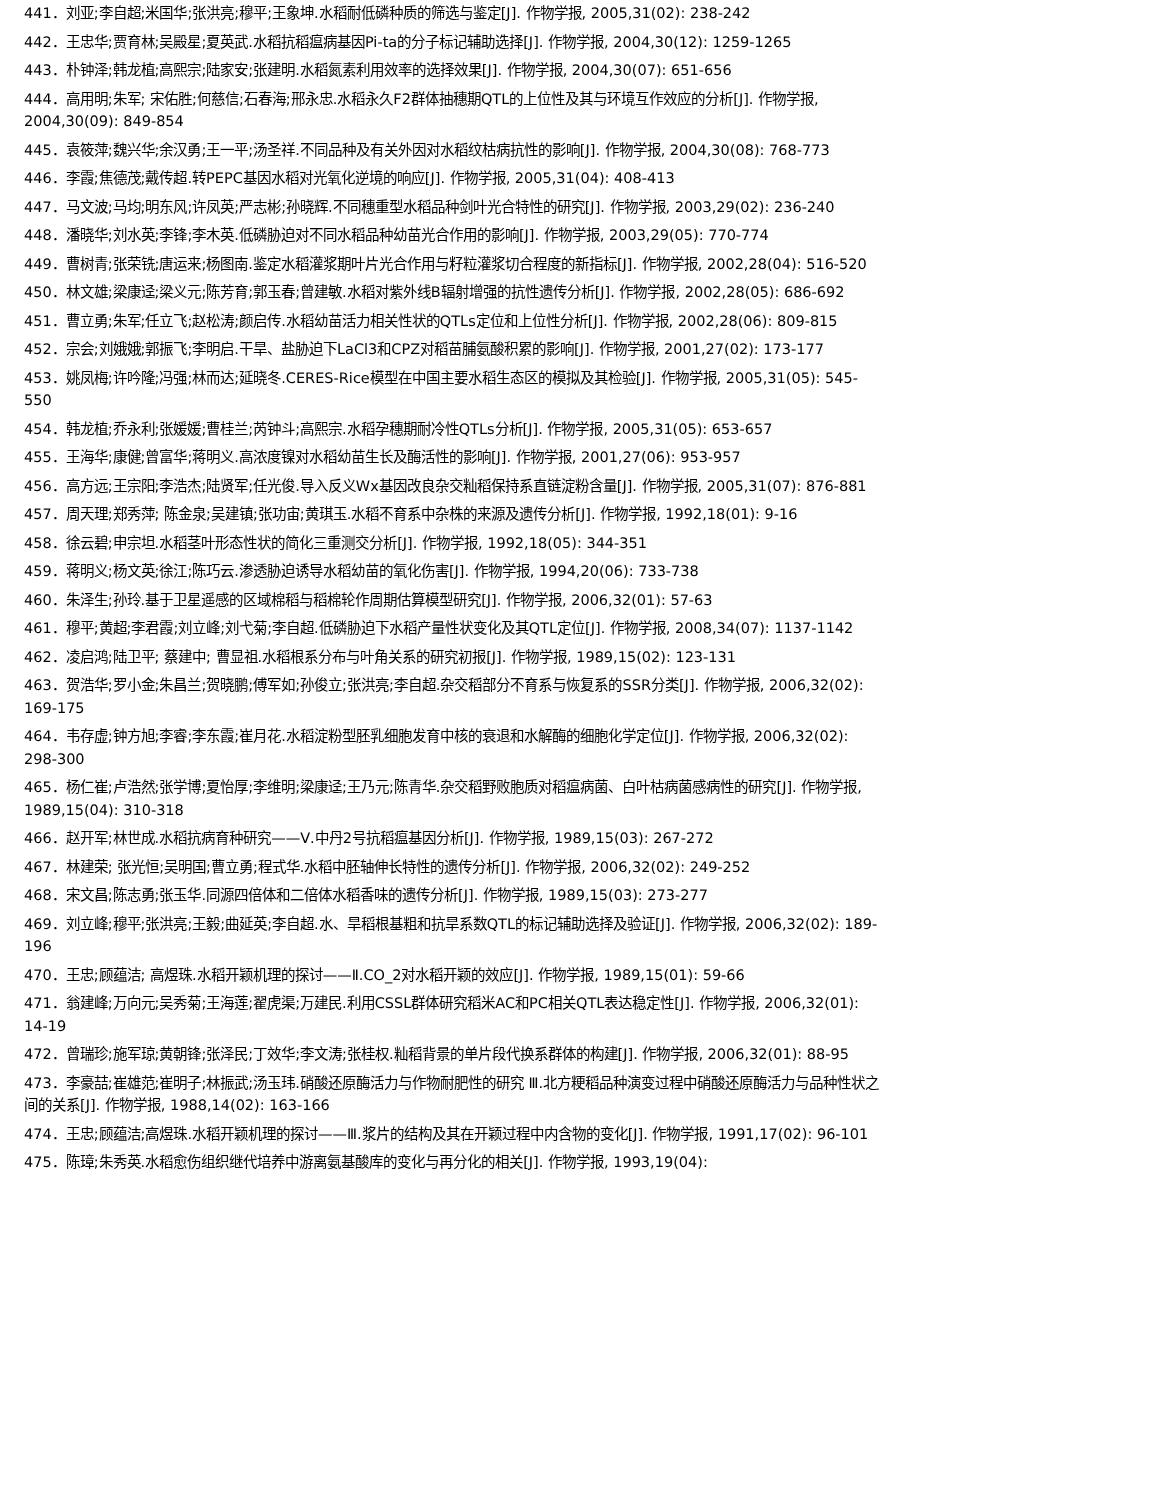441．刘亚;李自超;米国华;张洪亮;穆平;王象坤.水稻耐低磷种质的筛选与鉴定[J]. 作物学报, 2005,31(02): 238-242
442．王忠华;贾育林;吴殿星;夏英武.水稻抗稻瘟病基因Pi-ta的分子标记辅助选择[J]. 作物学报, 2004,30(12): 1259-1265
443．朴钟泽;韩龙植;高熙宗;陆家安;张建明.水稻氮素利用效率的选择效果[J]. 作物学报, 2004,30(07): 651-656
444．高用明;朱军; 宋佑胜;何慈信;石春海;邢永忠.水稻永久F2群体抽穗期QTL的上位性及其与环境互作效应的分析[J]. 作物学报, 2004,30(09): 849-854
445．袁筱萍;魏兴华;余汉勇;王一平;汤圣祥.不同品种及有关外因对水稻纹枯病抗性的影响[J]. 作物学报, 2004,30(08): 768-773
446．李霞;焦德茂;戴传超.转PEPC基因水稻对光氧化逆境的响应[J]. 作物学报, 2005,31(04): 408-413
447．马文波;马均;明东风;许凤英;严志彬;孙晓辉.不同穗重型水稻品种剑叶光合特性的研究[J]. 作物学报, 2003,29(02): 236-240
448．潘晓华;刘水英;李锋;李木英.低磷胁迫对不同水稻品种幼苗光合作用的影响[J]. 作物学报, 2003,29(05): 770-774
449．曹树青;张荣铣;唐运来;杨图南.鉴定水稻灌浆期叶片光合作用与籽粒灌浆切合程度的新指标[J]. 作物学报, 2002,28(04): 516-520
450．林文雄;梁康迳;梁义元;陈芳育;郭玉春;曾建敏.水稻对紫外线B辐射增强的抗性遗传分析[J]. 作物学报, 2002,28(05): 686-692
451．曹立勇;朱军;任立飞;赵松涛;颜启传.水稻幼苗活力相关性状的QTLs定位和上位性分析[J]. 作物学报, 2002,28(06): 809-815
452．宗会;刘娥娥;郭振飞;李明启.干旱、盐胁迫下LaCl3和CPZ对稻苗脯氨酸积累的影响[J]. 作物学报, 2001,27(02): 173-177
453．姚凤梅;许吟隆;冯强;林而达;延晓冬.CERES-Rice模型在中国主要水稻生态区的模拟及其检验[J]. 作物学报, 2005,31(05): 545-550
454．韩龙植;乔永利;张媛媛;曹桂兰;芮钟斗;高熙宗.水稻孕穗期耐冷性QTLs分析[J]. 作物学报, 2005,31(05): 653-657
455．王海华;康健;曾富华;蒋明义.高浓度镍对水稻幼苗生长及酶活性的影响[J]. 作物学报, 2001,27(06): 953-957
456．高方远;王宗阳;李浩杰;陆贤军;任光俊.导入反义Wx基因改良杂交籼稻保持系直链淀粉含量[J]. 作物学报, 2005,31(07): 876-881
457．周天理;郑秀萍; 陈金泉;吴建镇;张功宙;黄琪玉.水稻不育系中杂株的来源及遗传分析[J]. 作物学报, 1992,18(01): 9-16
458．徐云碧;申宗坦.水稻茎叶形态性状的简化三重测交分析[J]. 作物学报, 1992,18(05): 344-351
459．蒋明义;杨文英;徐江;陈巧云.渗透胁迫诱导水稻幼苗的氧化伤害[J]. 作物学报, 1994,20(06): 733-738
460．朱泽生;孙玲.基于卫星遥感的区域棉稻与稻棉轮作周期估算模型研究[J]. 作物学报, 2006,32(01): 57-63
461．穆平;黄超;李君霞;刘立峰;刘弋菊;李自超.低磷胁迫下水稻产量性状变化及其QTL定位[J]. 作物学报, 2008,34(07): 1137-1142
462．凌启鸿;陆卫平; 蔡建中; 曹显祖.水稻根系分布与叶角关系的研究初报[J]. 作物学报, 1989,15(02): 123-131
463．贺浩华;罗小金;朱昌兰;贺晓鹏;傅军如;孙俊立;张洪亮;李自超.杂交稻部分不育系与恢复系的SSR分类[J]. 作物学报, 2006,32(02): 169-175
464．韦存虚;钟方旭;李睿;李东霞;崔月花.水稻淀粉型胚乳细胞发育中核的衰退和水解酶的细胞化学定位[J]. 作物学报, 2006,32(02): 298-300
465．杨仁崔;卢浩然;张学博;夏怡厚;李维明;梁康迳;王乃元;陈青华.杂交稻野败胞质对稻瘟病菌、白叶枯病菌感病性的研究[J]. 作物学报, 1989,15(04): 310-318
466．赵开军;林世成.水稻抗病育种研究——Ⅴ.中丹2号抗稻瘟基因分析[J]. 作物学报, 1989,15(03): 267-272
467．林建荣; 张光恒;吴明国;曹立勇;程式华.水稻中胚轴伸长特性的遗传分析[J]. 作物学报, 2006,32(02): 249-252
468．宋文昌;陈志勇;张玉华.同源四倍体和二倍体水稻香味的遗传分析[J]. 作物学报, 1989,15(03): 273-277
469．刘立峰;穆平;张洪亮;王毅;曲延英;李自超.水、旱稻根基粗和抗旱系数QTL的标记辅助选择及验证[J]. 作物学报, 2006,32(02): 189-196
470．王忠;顾蕴洁; 高煜珠.水稻开颖机理的探讨——Ⅱ.CO_2对水稻开颖的效应[J]. 作物学报, 1989,15(01): 59-66
471．翁建峰;万向元;吴秀菊;王海莲;翟虎渠;万建民.利用CSSL群体研究稻米AC和PC相关QTL表达稳定性[J]. 作物学报, 2006,32(01): 14-19
472．曾瑞珍;施军琼;黄朝锋;张泽民;丁效华;李文涛;张桂权.籼稻背景的单片段代换系群体的构建[J]. 作物学报, 2006,32(01): 88-95
473．李豪喆;崔雄范;崔明子;林振武;汤玉玮.硝酸还原酶活力与作物耐肥性的研究 Ⅲ.北方粳稻品种演变过程中硝酸还原酶活力与品种性状之间的关系[J]. 作物学报, 1988,14(02): 163-166
474．王忠;顾蕴洁;高煜珠.水稻开颖机理的探讨——Ⅲ.浆片的结构及其在开颖过程中内含物的变化[J]. 作物学报, 1991,17(02): 96-101
475．陈璋;朱秀英.水稻愈伤组织继代培养中游离氨基酸库的变化与再分化的相关[J]. 作物学报, 1993,19(04):